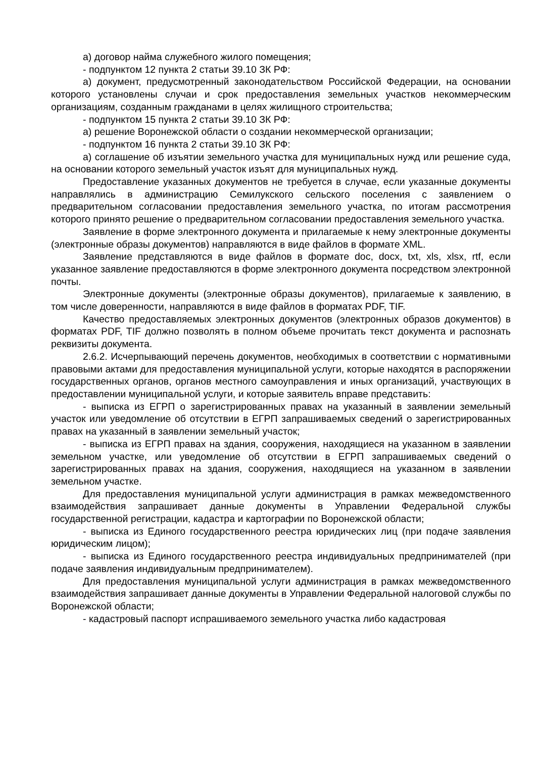а) договор найма служебного жилого помещения;
- подпунктом 12 пункта 2 статьи 39.10 ЗК РФ:
а) документ, предусмотренный законодательством Российской Федерации, на основании которого установлены случаи и срок предоставления земельных участков некоммерческим организациям, созданным гражданами в целях жилищного строительства;
- подпунктом 15 пункта 2 статьи 39.10 ЗК РФ:
а) решение Воронежской области о создании некоммерческой организации;
- подпунктом 16 пункта 2 статьи 39.10 ЗК РФ:
а) соглашение об изъятии земельного участка для муниципальных нужд или решение суда, на основании которого земельный участок изъят для муниципальных нужд.
Предоставление указанных документов не требуется в случае, если указанные документы направлялись в администрацию Семилукского сельского поселения с заявлением о предварительном согласовании предоставления земельного участка, по итогам рассмотрения которого принято решение о предварительном согласовании предоставления земельного участка.
Заявление в форме электронного документа и прилагаемые к нему электронные документы (электронные образы документов) направляются в виде файлов в формате XML.
Заявление представляются в виде файлов в формате doc, docx, txt, xls, xlsx, rtf, если указанное заявление предоставляются в форме электронного документа посредством электронной почты.
Электронные документы (электронные образы документов), прилагаемые к заявлению, в том числе доверенности, направляются в виде файлов в форматах PDF, TIF.
Качество предоставляемых электронных документов (электронных образов документов) в форматах PDF, TIF должно позволять в полном объеме прочитать текст документа и распознать реквизиты документа.
2.6.2. Исчерпывающий перечень документов, необходимых в соответствии с нормативными правовыми актами для предоставления муниципальной услуги, которые находятся в распоряжении государственных органов, органов местного самоуправления и иных организаций, участвующих в предоставлении муниципальной услуги, и которые заявитель вправе представить:
- выписка из ЕГРП о зарегистрированных правах на указанный в заявлении земельный участок или уведомление об отсутствии в ЕГРП запрашиваемых сведений о зарегистрированных правах на указанный в заявлении земельный участок;
- выписка из ЕГРП правах на здания, сооружения, находящиеся на указанном в заявлении земельном участке, или уведомление об отсутствии в ЕГРП запрашиваемых сведений о зарегистрированных правах на здания, сооружения, находящиеся на указанном в заявлении земельном участке.
Для предоставления муниципальной услуги администрация в рамках межведомственного взаимодействия запрашивает данные документы в Управлении Федеральной службы государственной регистрации, кадастра и картографии по Воронежской области;
- выписка из Единого государственного реестра юридических лиц (при подаче заявления юридическим лицом);
- выписка из Единого государственного реестра индивидуальных предпринимателей (при подаче заявления индивидуальным предпринимателем).
Для предоставления муниципальной услуги администрация в рамках межведомственного взаимодействия запрашивает данные документы в Управлении Федеральной налоговой службы по Воронежской области;
- кадастровый паспорт испрашиваемого земельного участка либо кадастровая